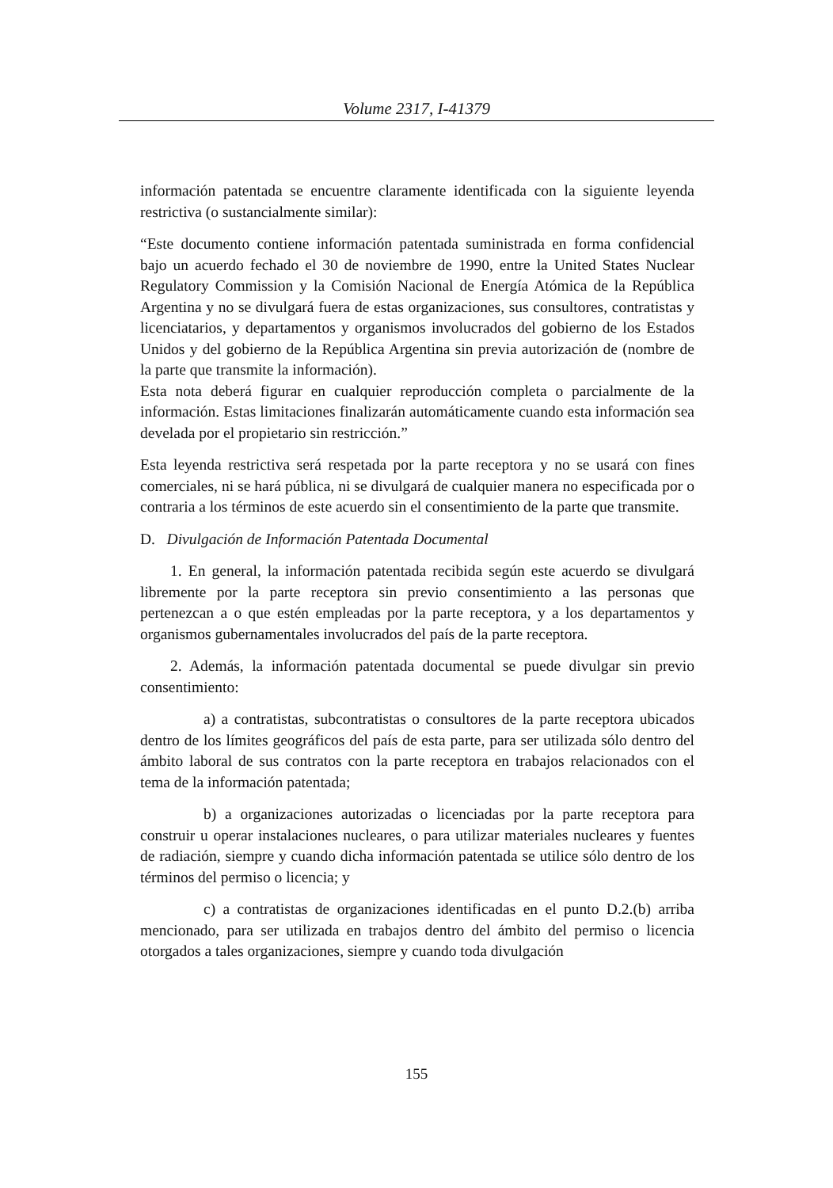Volume 2317, I-41379
información patentada se encuentre claramente identificada con la siguiente leyenda restrictiva (o sustancialmente similar):
“Este documento contiene información patentada suministrada en forma confidencial bajo un acuerdo fechado el 30 de noviembre de 1990, entre la United States Nuclear Regulatory Commission y la Comisión Nacional de Energía Atómica de la República Argentina y no se divulgará fuera de estas organizaciones, sus consultores, contratistas y licenciatarios, y departamentos y organismos involucrados del gobierno de los Estados Unidos y del gobierno de la República Argentina sin previa autorización de (nombre de la parte que transmite la información).
Esta nota deberá figurar en cualquier reproducción completa o parcialmente de la información. Estas limitaciones finalizarán automáticamente cuando esta información sea develada por el propietario sin restricción.”
Esta leyenda restrictiva será respetada por la parte receptora y no se usará con fines comerciales, ni se hará pública, ni se divulgará de cualquier manera no especificada por o contraria a los términos de este acuerdo sin el consentimiento de la parte que transmite.
D. Divulgación de Información Patentada Documental
1. En general, la información patentada recibida según este acuerdo se divulgará libremente por la parte receptora sin previo consentimiento a las personas que pertenezcan a o que estén empleadas por la parte receptora, y a los departamentos y organismos gubernamentales involucrados del país de la parte receptora.
2. Además, la información patentada documental se puede divulgar sin previo consentimiento:
a) a contratistas, subcontratistas o consultores de la parte receptora ubicados dentro de los límites geográficos del país de esta parte, para ser utilizada sólo dentro del ámbito laboral de sus contratos con la parte receptora en trabajos relacionados con el tema de la información patentada;
b) a organizaciones autorizadas o licenciadas por la parte receptora para construir u operar instalaciones nucleares, o para utilizar materiales nucleares y fuentes de radiación, siempre y cuando dicha información patentada se utilice sólo dentro de los términos del permiso o licencia; y
c) a contratistas de organizaciones identificadas en el punto D.2.(b) arriba mencionado, para ser utilizada en trabajos dentro del ámbito del permiso o licencia otorgados a tales organizaciones, siempre y cuando toda divulgación
155